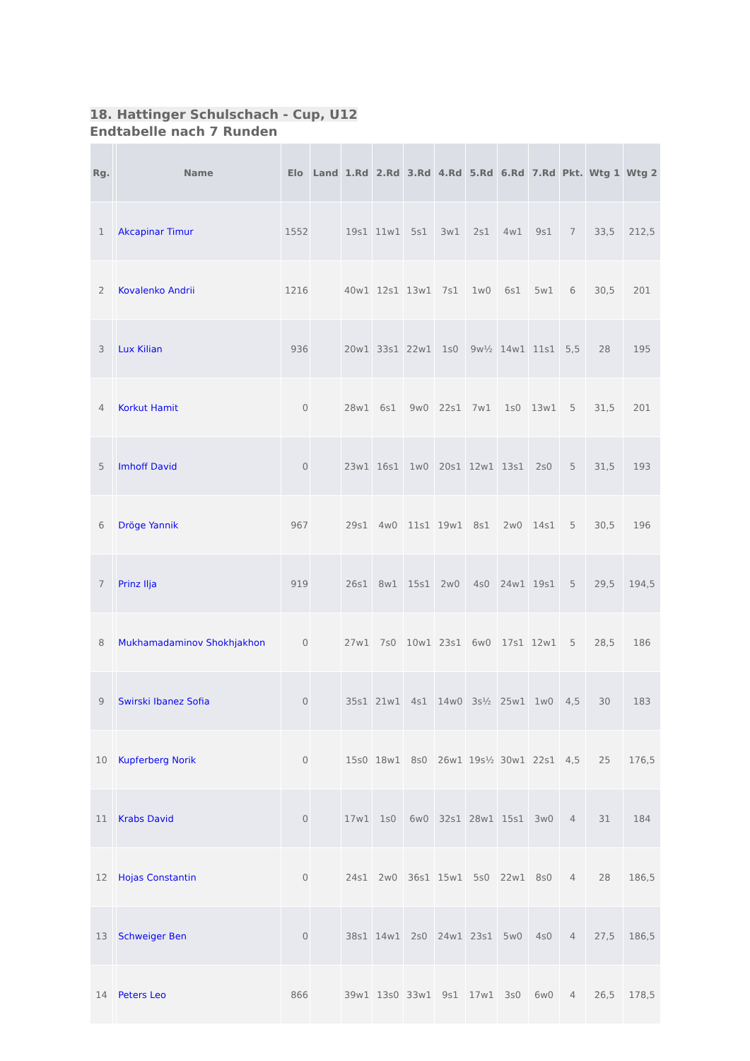18. Hattinger Schulschach - Cup, U12
Endtabelle nach 7 Runden
| Rg. | | Name | Elo | Land | 1.Rd | 2.Rd | 3.Rd | 4.Rd | 5.Rd | 6.Rd | 7.Rd | Pkt. | Wtg 1 | Wtg 2 |
| --- | --- | --- | --- | --- | --- | --- | --- | --- | --- | --- | --- | --- | --- | --- |
| 1 | | Akcapinar Timur | 1552 | | 19s1 | 11w1 | 5s1 | 3w1 | 2s1 | 4w1 | 9s1 | 7 | 33,5 | 212,5 |
| 2 | | Kovalenko Andrii | 1216 | | 40w1 | 12s1 | 13w1 | 7s1 | 1w0 | 6s1 | 5w1 | 6 | 30,5 | 201 |
| 3 | | Lux Kilian | 936 | | 20w1 | 33s1 | 22w1 | 1s0 | 9w½ | 14w1 | 11s1 | 5,5 | 28 | 195 |
| 4 | | Korkut Hamit | 0 | | 28w1 | 6s1 | 9w0 | 22s1 | 7w1 | 1s0 | 13w1 | 5 | 31,5 | 201 |
| 5 | | Imhoff David | 0 | | 23w1 | 16s1 | 1w0 | 20s1 | 12w1 | 13s1 | 2s0 | 5 | 31,5 | 193 |
| 6 | | Dröge Yannik | 967 | | 29s1 | 4w0 | 11s1 | 19w1 | 8s1 | 2w0 | 14s1 | 5 | 30,5 | 196 |
| 7 | | Prinz Ilja | 919 | | 26s1 | 8w1 | 15s1 | 2w0 | 4s0 | 24w1 | 19s1 | 5 | 29,5 | 194,5 |
| 8 | | Mukhamadaminov Shokhjakhon | 0 | | 27w1 | 7s0 | 10w1 | 23s1 | 6w0 | 17s1 | 12w1 | 5 | 28,5 | 186 |
| 9 | | Swirski Ibanez Sofia | 0 | | 35s1 | 21w1 | 4s1 | 14w0 | 3s½ | 25w1 | 1w0 | 4,5 | 30 | 183 |
| 10 | | Kupferberg Norik | 0 | | 15s0 | 18w1 | 8s0 | 26w1 | 19s½ | 30w1 | 22s1 | 4,5 | 25 | 176,5 |
| 11 | | Krabs David | 0 | | 17w1 | 1s0 | 6w0 | 32s1 | 28w1 | 15s1 | 3w0 | 4 | 31 | 184 |
| 12 | | Hojas Constantin | 0 | | 24s1 | 2w0 | 36s1 | 15w1 | 5s0 | 22w1 | 8s0 | 4 | 28 | 186,5 |
| 13 | | Schweiger Ben | 0 | | 38s1 | 14w1 | 2s0 | 24w1 | 23s1 | 5w0 | 4s0 | 4 | 27,5 | 186,5 |
| 14 | | Peters Leo | 866 | | 39w1 | 13s0 | 33w1 | 9s1 | 17w1 | 3s0 | 6w0 | 4 | 26,5 | 178,5 |